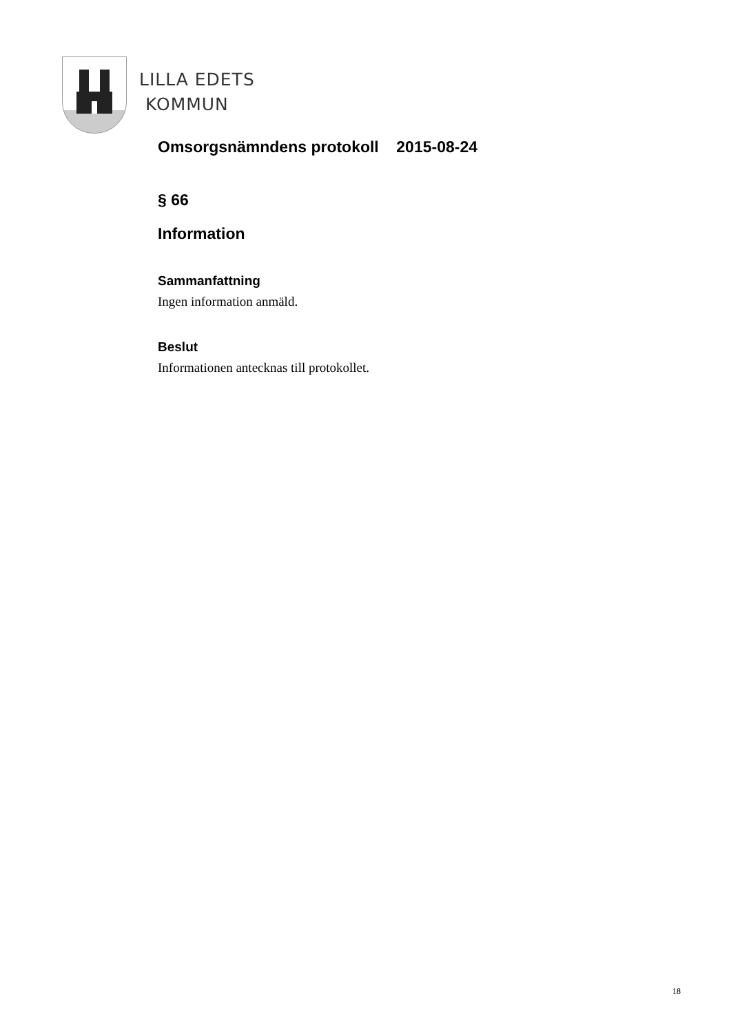LILLA EDETS
KOMMUN
Omsorgsnämndens protokoll 2015-08-24
§ 66
Information
Sammanfattning
Ingen information anmäld.
Beslut
Informationen antecknas till protokollet.
18